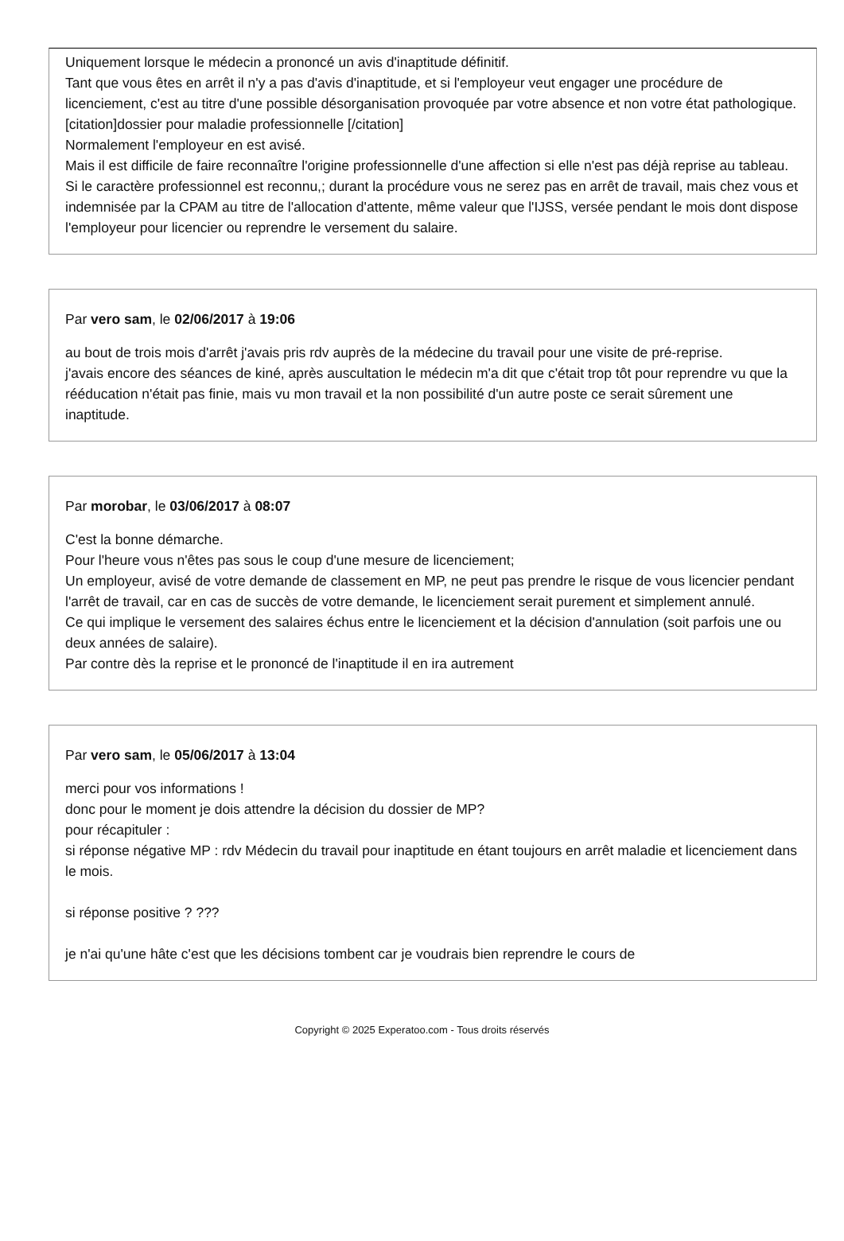Uniquement lorsque le médecin a prononcé un avis d'inaptitude définitif.
Tant que vous êtes en arrêt il n'y a pas d'avis d'inaptitude, et si l'employeur veut engager une procédure de licenciement, c'est au titre d'une possible désorganisation provoquée par votre absence et non votre état pathologique.
[citation]dossier pour maladie professionnelle [/citation]
Normalement l'employeur en est avisé.
Mais il est difficile de faire reconnaître l'origine professionnelle d'une affection si elle n'est pas déjà reprise au tableau.
Si le caractère professionnel est reconnu,; durant la procédure vous ne serez pas en arrêt de travail, mais chez vous et indemnisée par la CPAM au titre de l'allocation d'attente, même valeur que l'IJSS, versée pendant le mois dont dispose l'employeur pour licencier ou reprendre le versement du salaire.
Par vero sam, le 02/06/2017 à 19:06
au bout de trois mois d'arrêt j'avais pris rdv auprès de la médecine du travail pour une visite de pré-reprise.
j'avais encore des séances de kiné, après auscultation le médecin m'a dit que c'était trop tôt pour reprendre vu que la rééducation n'était pas finie, mais vu mon travail et la non possibilité d'un autre poste ce serait sûrement une inaptitude.
Par morobar, le 03/06/2017 à 08:07
C'est la bonne démarche.
Pour l'heure vous n'êtes pas sous le coup d'une mesure de licenciement;
Un employeur, avisé de votre demande de classement en MP, ne peut pas prendre le risque de vous licencier pendant l'arrêt de travail, car en cas de succès de votre demande, le licenciement serait purement et simplement annulé.
Ce qui implique le versement des salaires échus entre le licenciement et la décision d'annulation (soit parfois une ou deux années de salaire).
Par contre dès la reprise et le prononcé de l'inaptitude il en ira autrement
Par vero sam, le 05/06/2017 à 13:04
merci pour vos informations !
donc pour le moment je dois attendre la décision du dossier de MP?
pour récapituler :
si réponse négative MP : rdv Médecin du travail pour inaptitude en étant toujours en arrêt maladie et licenciement dans le mois.
si réponse positive ? ???
je n'ai qu'une hâte c'est que les décisions tombent car je voudrais bien reprendre le cours de
Copyright © 2025 Experatoo.com - Tous droits réservés